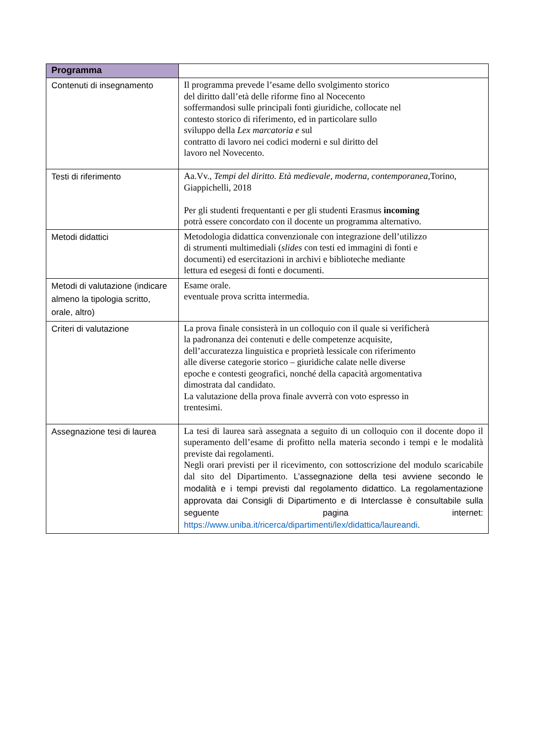| Programma | |
| Contenuti di insegnamento | Il programma prevede l’esame dello svolgimento storico del diritto dall’età delle riforme fino al Nocecento soffermandosi sulle principali fonti giuridiche, collocate nel contesto storico di riferimento, ed in particolare sullo sviluppo della Lex marcatoria e sul contratto di lavoro nei codici moderni e sul diritto del lavoro nel Novecento. |
| Testi di riferimento | Aa.Vv., Tempi del diritto. Età medievale, moderna, contemporanea, Torino, Giappichelli, 2018 Per gli studenti frequentanti e per gli studenti Erasmus incoming potrà essere concordato con il docente un programma alternativo. |
| Metodi didattici | Metodologia didattica convenzionale con integrazione dell’utilizzo di strumenti multimediali ( slides con testi ed immagini di fonti e documenti) ed esercitazioni in archivi e biblioteche mediante lettura ed esegesi di fonti e documenti. |
| Metodi di valutazione (indicare almeno la tipologia scritto, orale, altro) | Esame orale. eventuale prova scritta intermedia. |
| Criteri di valutazione | La prova finale consisterà in un colloquio con il quale si verificherà la padronanza dei contenuti e delle competenze acquisite, dell’accuratezza linguistica e proprietà lessicale con riferimento alle diverse categorie storico – giuridiche calate nelle diverse epoche e contesti geografici, nonché della capacità argomentativa dimostrata dal candidato. La valutazione della prova finale avverrà con voto espresso in trentesimi. |
| Assegnazione tesi di laurea | La tesi di laurea sarà assegnata a seguito di un colloquio con il docente dopo il superamento dell’esame di profitto nella materia secondo i tempi e le modalità previste dai regolamenti. Negli orari previsti per il ricevimento, con sottoscrizione del modulo scaricabile dal sito del Dipartimento. L’assegnazione della tesi avviene secondo le modalità e i tempi previsti dal regolamento didattico. La regolamentazione approvata dai Consigli di Dipartimento e di Interclasse è consultabile sulla seguente pagina internet: https://www.uniba.it/ricerca/dipartimenti/lex/didattica/laureandi . |